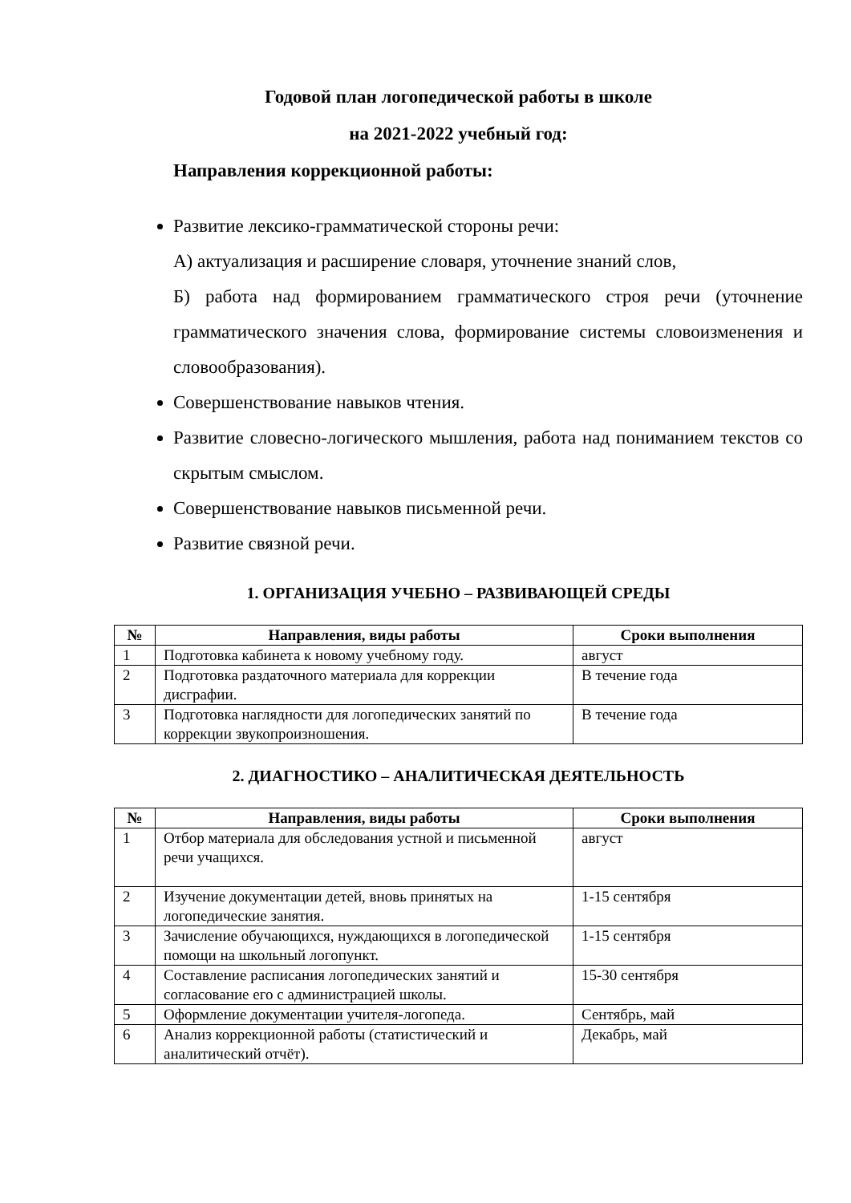Годовой план логопедической работы в школе
на 2021-2022 учебный год:
Направления коррекционной работы:
Развитие лексико-грамматической стороны речи:
А) актуализация и расширение словаря, уточнение знаний слов,
Б) работа над формированием грамматического строя речи (уточнение грамматического значения слова, формирование системы словоизменения и словообразования).
Совершенствование навыков чтения.
Развитие словесно-логического мышления, работа над пониманием текстов со скрытым смыслом.
Совершенствование навыков письменной речи.
Развитие связной речи.
1. ОРГАНИЗАЦИЯ УЧЕБНО – РАЗВИВАЮЩЕЙ СРЕДЫ
| № | Направления, виды работы | Сроки выполнения |
| --- | --- | --- |
| 1 | Подготовка кабинета к новому учебному году. | август |
| 2 | Подготовка раздаточного материала для коррекции дисграфии. | В течение года |
| 3 | Подготовка наглядности для логопедических занятий по коррекции звукопроизношения. | В течение года |
2. ДИАГНОСТИКО – АНАЛИТИЧЕСКАЯ ДЕЯТЕЛЬНОСТЬ
| № | Направления, виды работы | Сроки выполнения |
| --- | --- | --- |
| 1 | Отбор материала для обследования устной и письменной речи учащихся. | август |
| 2 | Изучение документации детей, вновь принятых на логопедические занятия. | 1-15 сентября |
| 3 | Зачисление обучающихся, нуждающихся в логопедической помощи на школьный логопункт. | 1-15 сентября |
| 4 | Составление расписания логопедических занятий и согласование его с администрацией школы. | 15-30 сентября |
| 5 | Оформление документации учителя-логопеда. | Сентябрь, май |
| 6 | Анализ коррекционной работы (статистический и аналитический отчёт). | Декабрь, май |